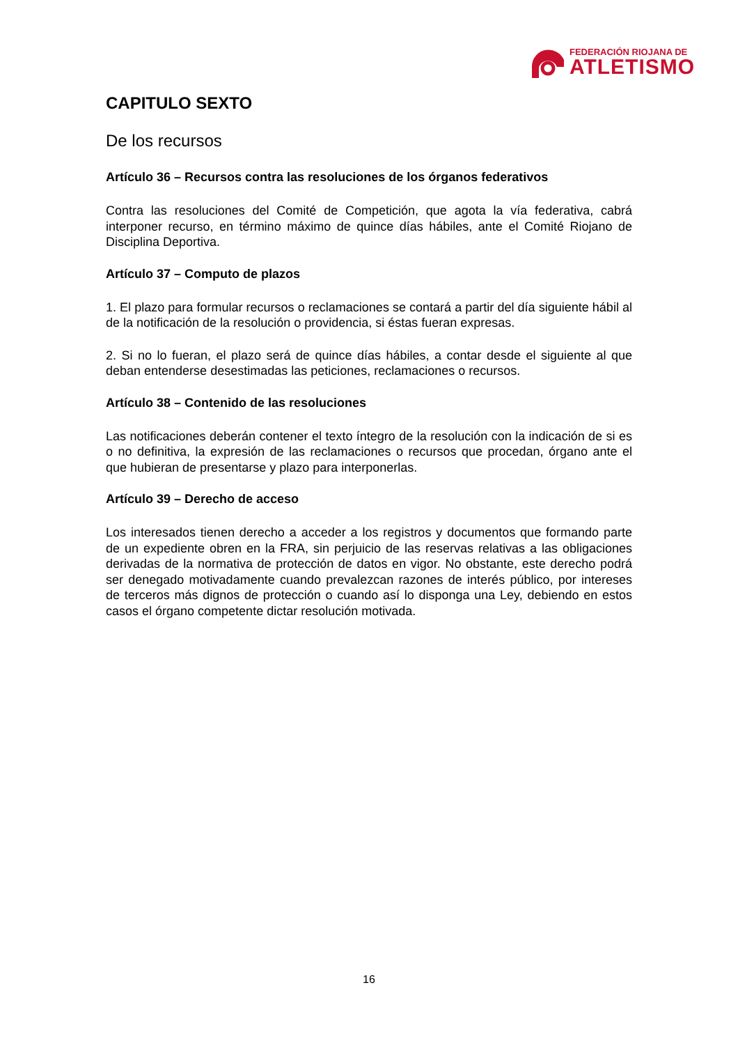FEDERACIÓN RIOJANA DE
ATLETISMO
CAPITULO SEXTO
De los recursos
Artículo 36 – Recursos contra las resoluciones de los órganos federativos
Contra las resoluciones del Comité de Competición, que agota la vía federativa, cabrá interponer recurso, en término máximo de quince días hábiles, ante el Comité Riojano de Disciplina Deportiva.
Artículo 37 – Computo de plazos
1. El plazo para formular recursos o reclamaciones se contará a partir del día siguiente hábil al de la notificación de la resolución o providencia, si éstas fueran expresas.
2. Si no lo fueran, el plazo será de quince días hábiles, a contar desde el siguiente al que deban entenderse desestimadas las peticiones, reclamaciones o recursos.
Artículo 38 – Contenido de las resoluciones
Las notificaciones deberán contener el texto íntegro de la resolución con la indicación de si es o no definitiva, la expresión de las reclamaciones o recursos que procedan, órgano ante el que hubieran de presentarse y plazo para interponerlas.
Artículo 39 – Derecho de acceso
Los interesados tienen derecho a acceder a los registros y documentos que formando parte de un expediente obren en la FRA, sin perjuicio de las reservas relativas a las obligaciones derivadas de la normativa de protección de datos en vigor. No obstante, este derecho podrá ser denegado motivadamente cuando prevalezcan razones de interés público, por intereses de terceros más dignos de protección o cuando así lo disponga una Ley, debiendo en estos casos el órgano competente dictar resolución motivada.
16